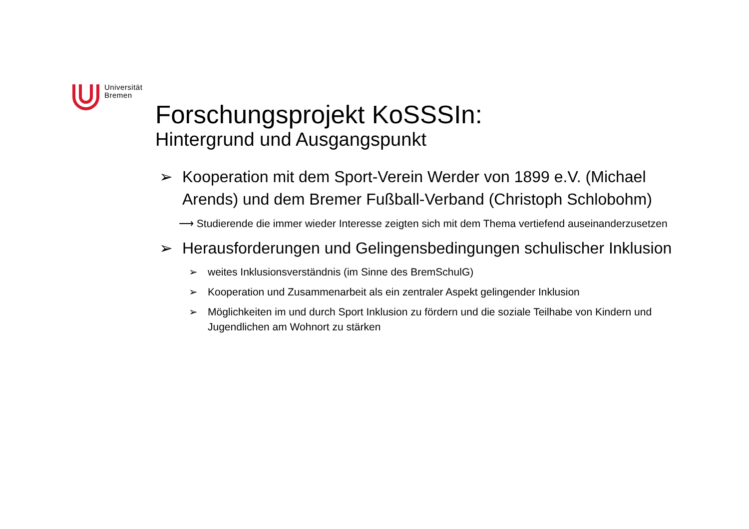Universität
Bremen
Forschungsprojekt KoSSSIn:
Hintergrund und Ausgangspunkt
➢ Kooperation mit dem Sport-Verein Werder von 1899 e.V. (Michael Arends) und dem Bremer Fußball-Verband (Christoph Schlobohm)
⟶ Studierende die immer wieder Interesse zeigten sich mit dem Thema vertiefend auseinanderzusetzen
➢ Herausforderungen und Gelingensbedingungen schulischer Inklusion
➢ weites Inklusionsverständnis (im Sinne des BremSchulG)
➢ Kooperation und Zusammenarbeit als ein zentraler Aspekt gelingender Inklusion
➢ Möglichkeiten im und durch Sport Inklusion zu fördern und die soziale Teilhabe von Kindern und Jugendlichen am Wohnort zu stärken